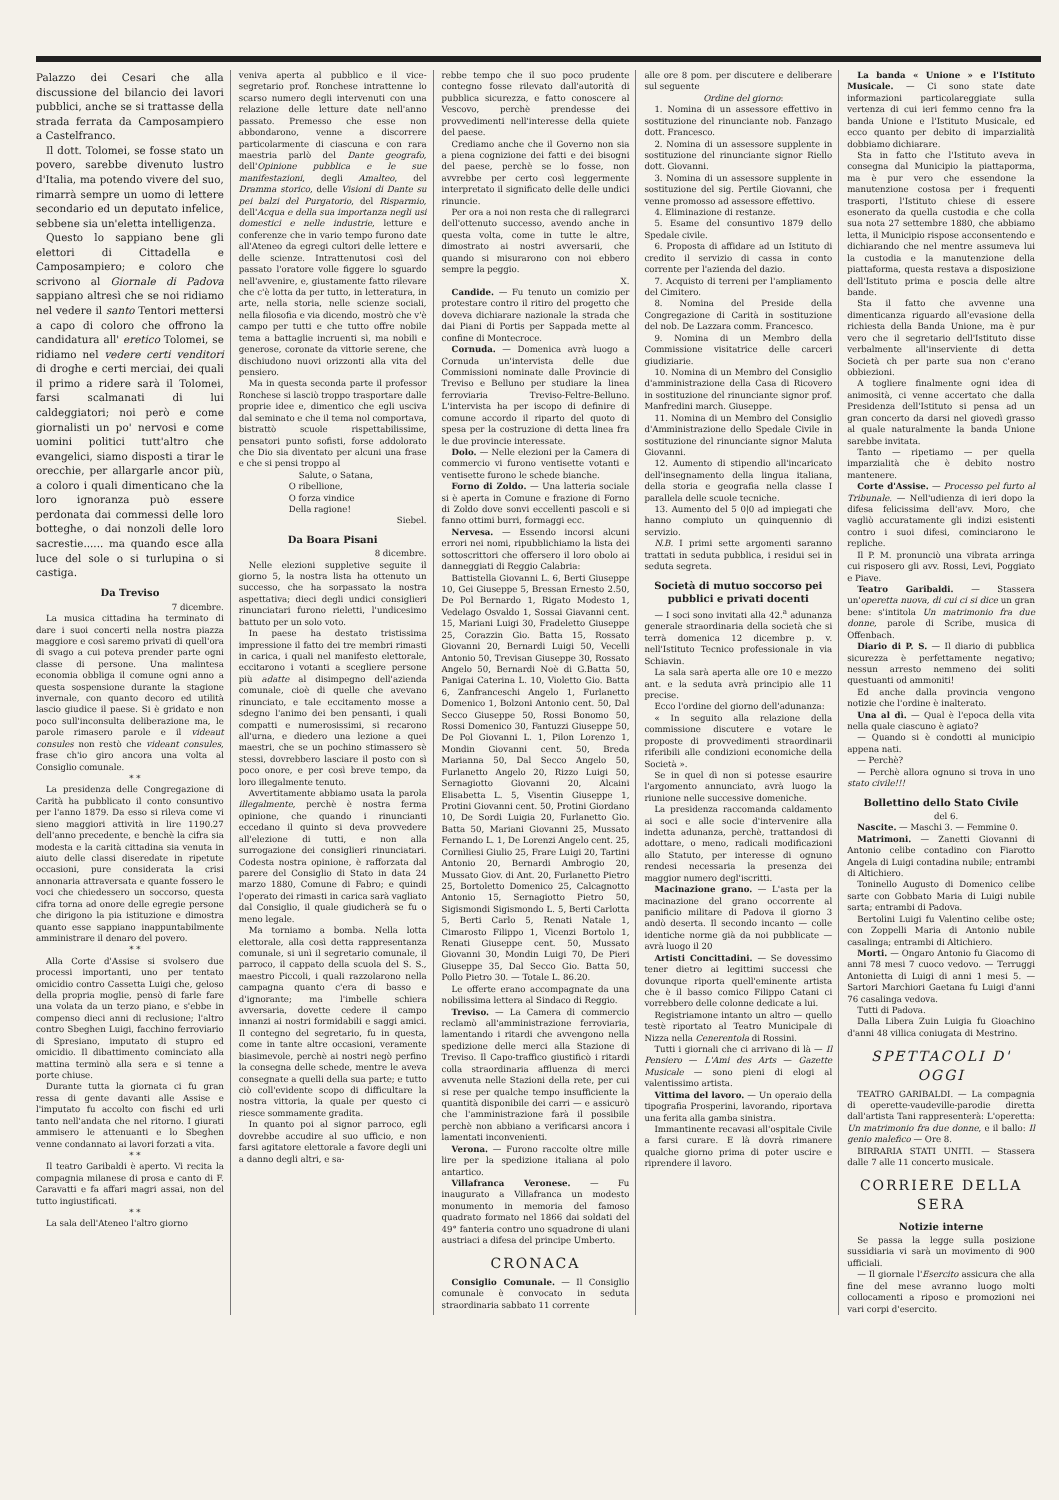Palazzo dei Cesari che alla discussione del bilancio dei lavori pubblici, anche se si trattasse della strada ferrata da Camposampiero a Castelfranco.
Il dott. Tolomei, se fosse stato un povero, sarebbe divenuto lustro d'Italia, ma potendo vivere del suo, rimarrà sempre un uomo di lettere secondario ed un deputato infelice, sebbene sia un'eletta intelligenza.
Questo lo sappiano bene gli elettori di Cittadella e Camposampiero; e coloro che scrivono al Giornale di Padova sappiano altresì che se noi ridiamo nel vedere il santo Tentori mettersi a capo di coloro che offrono la candidatura all' eretico Tolomei, se ridiamo nel vedere certi venditori di droghe e certi merciai, dei quali il primo a ridere sarà il Tolomei, farsi scalmanati di lui caldeggiatori; noi però e come giornalisti un po' nervosi e come uomini politici tutt'altro che evangelici, siamo disposti a tirar le orecchie, per allargarle ancor più, a coloro i quali dimenticano che la loro ignoranza può essere perdonata dai commessi delle loro botteghe, o dai nonzoli delle loro sacrestie...... ma quando esce alla luce del sole o si turlupina o si castiga.
Da Treviso
7 dicembre.
La musica cittadina ha terminato di dare i suoi concerti nella nostra piazza maggiore e così saremo privati di quell'ora di svago a cui poteva prender parte ogni classe di persone. Una malintesa economia obbliga il comune ogni anno a questa sospensione durante la stagione invernale, con quanto decoro ed utilità lascio giudice il paese. Si è gridato e non poco sull'inconsulta deliberazione ma, le parole rimasero parole e il videaut consules non restò che videant consules, frase ch'io giro ancora una volta al Consiglio comunale.
* *
La presidenza delle Congregazione di Carità ha pubblicato il conto consuntivo per l'anno 1879. Da esso si rileva come vi sieno maggiori attività in lire 1190.27 dell'anno precedente, e benchè la cifra sia modesta e la carità cittadina sia venuta in aiuto delle classi diseredate in ripetute occasioni, pure considerata la crisi annonaria attraversata e quante fossero le voci che chiedessero un soccorso, questa cifra torna ad onore delle egregie persone che dirigono la pia istituzione e dimostra quanto esse sappiano inappuntabilmente amministrare il denaro del povero.
* *
Alla Corte d'Assise si svolsero due processi importanti, uno per tentato omicidio contro Cassetta Luigi che, geloso della propria moglie, pensò di farle fare una volata da un terzo piano, e s'ebbe in compenso dieci anni di reclusione; l'altro contro Sbeghen Luigi, facchino ferroviario di Spresiano, imputato di stupro ed omicidio. Il dibattimento cominciato alla mattina terminò alla sera e si tenne a porte chiuse.
Durante tutta la giornata ci fu gran ressa di gente davanti alle Assise e l'imputato fu accolto con fischi ed urli tanto nell'andata che nel ritorno. I giurati ammisero le attenuanti e lo Sbeghen venne condannato ai lavori forzati a vita.
* *
Il teatro Garibaldi è aperto. Vi recita la compagnia milanese di prosa e canto di F. Caravatti e fa affari magri assai, non del tutto ingiustificati.
* *
La sala dell'Ateneo l'altro giorno
veniva aperta al pubblico e il vice-segretario prof. Ronchese intrattenne lo scarso numero degli intervenuti con una relazione delle letture date nell'anno passato. Premesso che esse non abbondarono, venne a discorrere particolarmente di ciascuna e con rara maestria parlò del Dante geografo, dell'Opinione pubblica e le sue manifestazioni, degli Amalteo, del Dramma storico, delle Visioni di Dante su pei balzi del Purgatorio, del Risparmio, dell'Acqua e della sua importanza negli usi domestici e nelle industrie, letture e conferenze che in vario tempo furono date all'Ateneo da egregi cultori delle lettere e delle scienze. Intrattenutosi così del passato l'oratore volle figgere lo sguardo nell'avvenire, e, giustamente fatto rilevare che c'è lotta da per tutto, in letteratura, in arte, nella storia, nelle scienze sociali, nella filosofia e via dicendo, mostrò che v'è campo per tutti e che tutto offre nobile tema a battaglie incruenti sì, ma nobili e generose, coronate da vittorie serene, che dischiudono nuovi orizzonti alla vita del pensiero.
Ma in questa seconda parte il professor Ronchese si lasciò troppo trasportare dalle proprie idee e, dimentico che egli usciva dal seminato e che il tema nol comportava, bistrattò scuole rispettabilissime, pensatori punto sofisti, forse addolorato che Dio sia diventato per alcuni una frase e che si pensi troppo al
Salute, o Satana,
O ribellione,
O forza vindice
Della ragione!
Siebel.
Da Boara Pisani
8 dicembre.
Nelle elezioni suppletive seguite il giorno 5, la nostra lista ha ottenuto un successo, che ha sorpassato la nostra aspettativa; dieci degli undici consiglieri rinunciatari furono rieletti, l'undicesimo battuto per un solo voto.
In paese ha destato tristissima impressione il fatto dei tre membri rimasti in carica, i quali nel manifesto elettorale, eccitarono i votanti a scegliere persone più adatte al disimpegno dell'azienda comunale, cioè di quelle che avevano rinunciato, e tale eccitamento mosse a sdegno l'animo dei ben pensanti, i quali compatti e numerosissimi, si recarono all'urna, e diedero una lezione a quei maestri, che se un pochino stimassero sè stessi, dovrebbero lasciare il posto con sì poco onore, e per così breve tempo, da loro illegalmente tenuto.
Avvertitamente abbiamo usata la parola illegalmente, perchè è nostra ferma opinione, che quando i rinuncianti eccedano il quinto si deva provvedere all'elezione di tutti, e non alla surrogazione dei consiglieri rinunciatari. Codesta nostra opinione, è rafforzata dal parere del Consiglio di Stato in data 24 marzo 1880, Comune di Fabro; e quindi l'operato dei rimasti in carica sarà vagliato dal Consiglio, il quale giudicherà se fu o meno legale.
Ma torniamo a bomba. Nella lotta elettorale, alla così detta rappresentanza comunale, si unì il segretario comunale, il parroco, il cappato della scuola del S. S., maestro Piccoli, i quali razzolarono nella campagna quanto c'era di basso e d'ignorante; ma l'imbelle schiera avversaria, dovette cedere il campo innanzi ai nostri formidabili e saggi amici. Il contegno del segretario, fu in questa, come in tante altre occasioni, veramente biasimevole, perchè ai nostri negò perfino la consegna delle schede, mentre le aveva consegnate a quelli della sua parte; e tutto ciò coll'evidente scopo di difficultare la nostra vittoria, la quale per questo ci riesce sommamente gradita.
In quanto poi al signor parroco, egli dovrebbe accudire al suo ufficio, e non farsi agitatore elettorale a favore degli uni a danno degli altri, e sa-
rebbe tempo che il suo poco prudente contegno fosse rilevato dall'autorità di pubblica sicurezza, e fatto conoscere al Vescovo, perchè prendesse dei provvedimenti nell'interesse della quiete del paese.
Crediamo anche che il Governo non sia a piena cognizione dei fatti e dei bisogni del paese, perchè se lo fosse, non avvrebbe per certo così leggermente interpretato il significato delle delle undici rinuncie.
Per ora a noi non resta che di rallegrarci dell'ottenuto successo, avendo anche in questa volta, come in tutte le altre, dimostrato ai nostri avversarii, che quando si misurarono con noi ebbero sempre la peggio.
X.
Candide. — Fu tenuto un comizio per protestare contro il ritiro del progetto che doveva dichiarare nazionale la strada che dai Piani di Portis per Sappada mette al confine di Montecroce.
Cornuda. — Domenica avrà luogo a Cornuda un'intervista delle due Commissioni nominate dalle Provincie di Treviso e Belluno per studiare la linea ferroviaria Treviso-Feltre-Belluno. L'intervista ha per iscopo di definire di comune accordo il riparto del quoto di spesa per la costruzione di detta linea fra le due provincie interessate.
Dolo. — Nelle elezioni per la Camera di commercio vi furono ventisette votanti e ventisette furono le schede bianche.
Forno di Zoldo. — Una latteria sociale si è aperta in Comune e frazione di Forno di Zoldo dove sonvi eccellenti pascoli e si fanno ottimi burri, formaggi ecc.
Nervesa. — Essendo incorsi alcuni errori nei nomi, ripubblichiamo la lista dei sottoscrittori che offersero il loro obolo ai danneggiati di Reggio Calabria:
Battistella Giovanni L. 6, Berti Giuseppe 10, Gei Giuseppe 5, Bressan Ernesto 2.50, De Pol Bernardo 1, Rigato Modesto 1, Vedelago Osvaldo 1, Sossai Giavanni cent. 15, Mariani Luigi 30, Fradeletto Giuseppe 25, Corazzin Gio. Batta 15, Rossato Giovanni 20, Bernardi Luigi 50, Vecelli Antonio 50, Trevisan Giuseppe 30, Rossato Angelo 50, Bernardi Noè di G.Batta 50, Panigai Caterina L. 10, Violetto Gio. Batta 6, Zanfranceschi Angelo 1, Furlanetto Domenico 1, Bolzoni Antonio cent. 50, Dal Secco Giuseppe 50, Rossi Bonomo 50, Rossi Domenico 30, Fantuzzi Giuseppe 50, De Pol Giovanni L. 1, Pilon Lorenzo 1, Mondin Giovanni cent. 50, Breda Marianna 50, Dal Secco Angelo 50, Furlanetto Angelo 20, Rizzo Luigi 50, Sernagiotto Giovanni 20, Alcaini Elisabetta L. 5, Visentin Giuseppe 1, Protini Giovanni cent. 50, Protini Giordano 10, De Sordi Luigia 20, Furlanetto Gio. Batta 50, Mariani Giovanni 25, Mussato Fernando L. 1, De Lorenzi Angelo cent. 25, Cornìliesi Giulio 25, Frare Luigi 20, Tartini Antonio 20, Bernardi Ambrogio 20, Mussato Giov. di Ant. 20, Furlanetto Pietro 25, Bortoletto Domenico 25, Calcagnotto Antonio 15, Sernagiotto Pietro 50, Sigismondi Sigismondo L. 5, Berti Carlotta 5, Berti Carlo 5, Renati Natale 1, Cimarosto Filippo 1, Vicenzi Bortolo 1, Renati Giuseppe cent. 50, Mussato Giovanni 30, Mondin Luigi 70, De Pieri Giuseppe 35, Dal Secco Gio. Batta 50, Pollo Pietro 30. — Totale L. 86.20.
Le offerte erano accompagnate da una nobilissima lettera al Sindaco di Reggio.
Treviso. — La Camera di commercio reclamò all'amministrazione ferroviaria, lamentando i ritardi che avvengono nella spedizione delle merci alla Stazione di Treviso. Il Capo-traffico giustificò i ritardi colla straordinaria affluenza di merci avvenuta nelle Stazioni della rete, per cui si rese per qualche tempo insufficiente la quantità disponibile dei carri — e assicurò che l'amministrazione farà il possibile perchè non abbiano a verificarsi ancora i lamentati inconvenienti.
Verona. — Furono raccolte oltre mille lire per la spedizione italiana al polo antartico.
Villafranca Veronese. — Fu inaugurato a Villafranca un modesto monumento in memoria del famoso quadrato formato nel 1866 dai soldati del 49° fanteria contro uno squadrone di ulani austriaci a difesa del principe Umberto.
CRONACA
Consiglio Comunale. — Il Consiglio comunale è convocato in seduta straordinaria sabbato 11 corrente
alle ore 8 pom. per discutere e deliberare sul seguente
Ordine del giorno:
1. Nomina di un assessore effettivo in sostituzione del rinunciante nob. Fanzago dott. Francesco.
2. Nomina di un assessore supplente in sostituzione del rinunciante signor Riello dott. Giovanni.
3. Nomina di un assessore supplente in sostituzione del sig. Pertile Giovanni, che venne promosso ad assessore effettivo.
4. Eliminazione di restanze.
5. Esame del consuntivo 1879 dello Spedale civile.
6. Proposta di affidare ad un Istituto di credito il servizio di cassa in conto corrente per l'azienda del dazio.
7. Acquisto di terreni per l'ampliamento del Cimitero.
8. Nomina del Preside della Congregazione di Carità in sostituzione del nob. De Lazzara comm. Francesco.
9. Nomina di un Membro della Commissione visitatrice delle carceri giudiziarie.
10. Nomina di un Membro del Consiglio d'amministrazione della Casa di Ricovero in sostituzione del rinunciante signor prof. Manfredini march. Giuseppe.
11. Nomina di un Membro del Consiglio d'Amministrazione dello Spedale Civile in sostituzione del rinunciante signor Maluta Giovanni.
12. Aumento di stipendio all'incaricato dell'insegnamento della lingua italiana, della storia e geografia nella classe I parallela delle scuole tecniche.
13. Aumento del 5 0|0 ad impiegati che hanno compiuto un quinquennio di servizio.
N.B. I primi sette argomenti saranno trattati in seduta pubblica, i residui sei in seduta segreta.
Società di mutuo soccorso pei pubblici e privati docenti
— I soci sono invitati alla 42.<sup>a</sup> adunanza generale straordinaria della società che si terrà domenica 12 dicembre p. v. nell'Istituto Tecnico professionale in via Schiavin.
La sala sarà aperta alle ore 10 e mezzo ant. e la seduta avrà principio alle 11 precise.
Ecco l'ordine del giorno dell'adunanza:
« In seguito alla relazione della commissione discutere e votare le proposte di provvedimenti straordinarii riferibili alle condizioni economiche della Società ».
Se in quel dì non si potesse esaurire l'argomento annunciato, avrà luogo la riunione nelle successive domeniche.
La presidenza raccomanda caldamento ai soci e alle socie d'intervenire alla indetta adunanza, perchè, trattandosi di adottare, o meno, radicali modificazioni allo Statuto, per interesse di ognuno rendesi necessaria la presenza dei maggior numero degl'iscritti.
Macinazione grano. — L'asta per la macinazione del grano occorrente al panificio militare di Padova il giorno 3 andò deserta. Il secondo incanto — colle identiche norme già da noi pubblicate — avrà luogo il 20
Artisti Concittadini. — Se dovessimo tener dietro ai legittimi successi che dovunque riporta quell'eminente artista che è il basso comico Filippo Catani ci vorrebbero delle colonne dedicate a lui.
Registriamone intanto un altro — quello testè riportato al Teatro Municipale di Nizza nella Cenerentola di Rossini.
Tutti i giornali che ci arrivano di là — Il Pensiero — L'Ami des Arts — Gazette Musicale — sono pieni di elogi al valentissimo artista.
Vittima del lavoro. — Un operaio della tipografia Prosperini, lavorando, riportava una ferita alla gamba sinistra.
Immantinente recavasi all'ospitale Civile a farsi curare. E là dovrà rimanere qualche giorno prima di poter uscire e riprendere il lavoro.
La banda « Unione » e l'Istituto Musicale. — Ci sono state date informazioni particolareggiate sulla vertenza di cui ieri femmo cenno fra la banda Unione e l'Istituto Musicale, ed ecco quanto per debito di imparzialità dobbiamo dichiarare.
Sta in fatto che l'Istituto aveva in consegna dal Municipio la piattaporma, ma è pur vero che essendone la manutenzione costosa per i frequenti trasporti, l'Istituto chiese di essere esonerato da quella custodia e che colla sua nota 27 settembre 1880, che abbiamo letta, il Municipio rispose acconsentendo e dichiarando che nel mentre assumeva lui la custodia e la manutenzione della piattaforma, questa restava a disposizione dell'Istituto prima e poscia delle altre bande.
Sta il fatto che avvenne una dimenticanza riguardo all'evasione della richiesta della Banda Unione, ma è pur vero che il segretario dell'Istituto disse verbalmente all'inserviente di detta Società ch per parte sua non c'erano obbiezioni.
A togliere finalmente ogni idea di animosità, ci venne accertato che dalla Presidenza dell'Istituto si pensa ad un gran concerto da darsi nel giovedì grasso al quale naturalmente la banda Unione sarebbe invitata.
Tanto — ripetiamo — per quella imparzialità che è debito nostro mantenere.
Corte d'Assise. — Processo pel furto al Tribunale. — Nell'udienza di ieri dopo la difesa felicissima dell'avv. Moro, che vagliò accuratamente gli indizi esistenti contro i suoi difesi, cominciarono le repliche.
Il P. M. pronunciò una vibrata arringa cui risposero gli avv. Rossi, Levi, Poggiato e Piave.
Teatro Garibaldi. — Stassera un'operetta nuova, di cui ci si dice un gran bene: s'intitola Un matrimonio fra due donne, parole di Scribe, musica di Offenbach.
Diario di P. S. — Il diario di pubblica sicurezza è perfettamente negativo; nessun arresto nemmeno dei soliti questuanti od ammoniti!
Ed anche dalla provincia vengono notizie che l'ordine è inalterato.
Una al dì. — Qual è l'epoca della vita nella quale ciascuno è agiato?
— Quando si è condotti al municipio appena nati.
— Perchè?
— Perchè allora ognuno si trova in uno stato civile!!!
Bollettino dello Stato Civile
del 6.
Nascite. — Maschi 3. — Femmine 0.
Matrimoni. — Zanetti Giovanni di Antonio celibe contadino con Fiarotto Angela di Luigi contadina nubile; entrambi di Altichiero.
Toninello Augusto di Domenico celibe sarte con Gobbato Maria di Luigi nubile sarta; entrambi di Padova.
Bertolini Luigi fu Valentino celibe oste; con Zoppelli Maria di Antonio nubile casalinga; entrambi di Altichiero.
Morti. — Ongaro Antonio fu Giacomo di anni 78 mesi 7 cuoco vedovo. — Terruggi Antonietta di Luigi di anni 1 mesi 5. — Sartori Marchiori Gaetana fu Luigi d'anni 76 casalinga vedova.
Tutti di Padova.
Dalla Libera Zuin Luigia fu Gioachino d'anni 48 villica coniugata di Mestrino.
SPETTACOLI D' OGGI
TEATRO GARIBALDI. — La compagnia di operette-vaudeville-parodie diretta dall'artista Tani rappresenterà: L'operetta: Un matrimonio fra due donne, e il ballo: Il genio malefico — Ore 8.
BIRRARIA STATI UNITI. — Stassera dalle 7 alle 11 concerto musicale.
CORRIERE DELLA SERA
Notizie interne
Se passa la legge sulla posizione sussidiaria vi sarà un movimento di 900 ufficiali.
— Il giornale l'Esercito assicura che alla fine del mese avranno luogo molti collocamenti a riposo e promozioni nei vari corpi d'esercito.